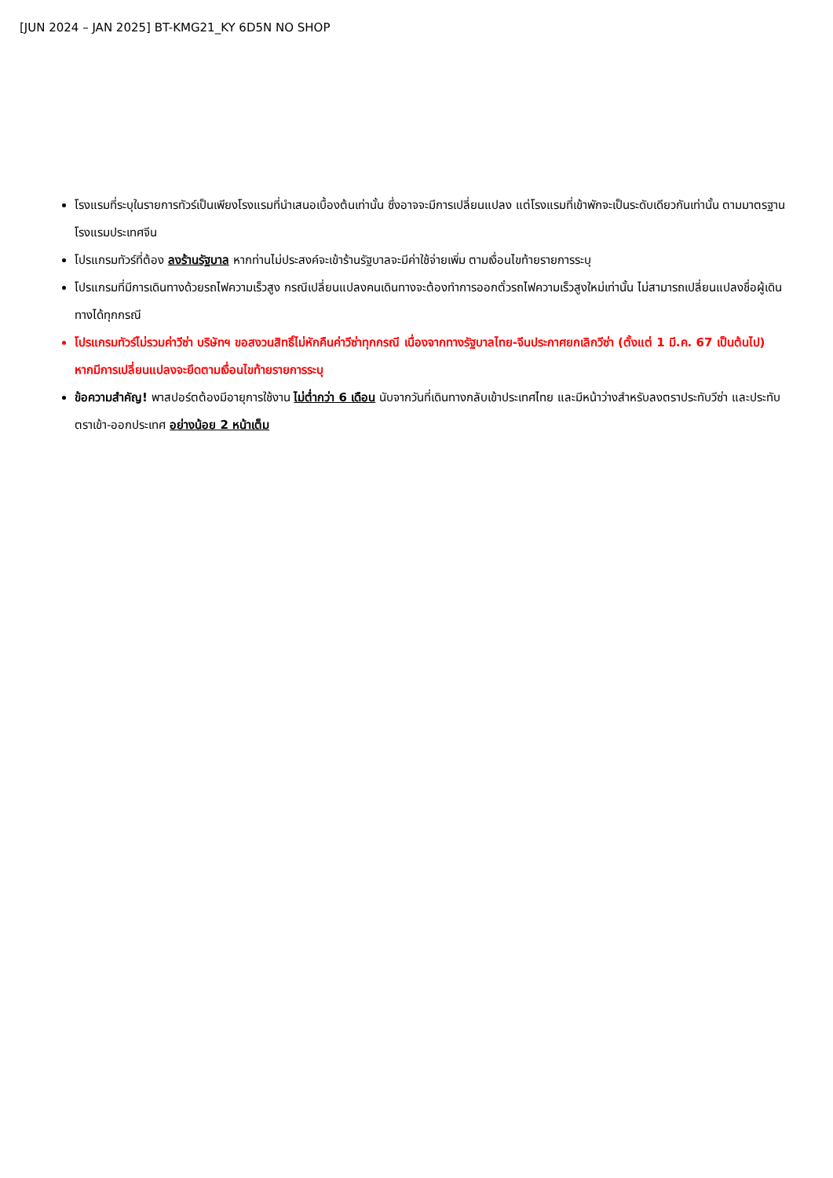[JUN 2024 – JAN 2025] BT-KMG21_KY 6D5N NO SHOP
โรงแรมที่ระบุในรายการทัวร์เป็นเพียงโรงแรมที่นำเสนอเบื้องต้นเท่านั้น ซึ่งอาจจะมีการเปลี่ยนแปลง แต่โรงแรมที่เข้าพักจะเป็นระดับเดียวกันเท่านั้น ตามมาตรฐานโรงแรมประเทศจีน
โปรแกรมทัวร์ที่ต้อง ลงร้านรัฐบาล หากท่านไม่ประสงค์จะเข้าร้านรัฐบาลจะมีค่าใช้จ่ายเพิ่ม ตามเงื่อนไขท้ายรายการระบุ
โปรแกรมที่มีการเดินทางด้วยรถไฟความเร็วสูง กรณีเปลี่ยนแปลงคนเดินทางจะต้องทำการออกตั๋วรถไฟความเร็วสูงใหม่เท่านั้น ไม่สามารถเปลี่ยนแปลงชื่อผู้เดินทางได้ทุกกรณี
โปรแกรมทัวร์ไม่รวมค่าวีซ่า บริษัทฯ ขอสงวนสิทธิ์ไม่หักคืนค่าวีซ่าทุกกรณี เนื่องจากทางรัฐบาลไทย-จีนประกาศยกเลิกวีซ่า (ตั้งแต่ 1 มี.ค. 67 เป็นต้นไป) หากมีการเปลี่ยนแปลงจะยึดตามเงื่อนไขท้ายรายการระบุ
ข้อความสำคัญ! พาสปอร์ตต้องมีอายุการใช้งาน ไม่ต่ำกว่า 6 เดือน นับจากวันที่เดินทางกลับเข้าประเทศไทย และมีหน้าว่างสำหรับลงตราประทับวีซ่า และประทับตราเข้า-ออกประเทศ อย่างน้อย 2 หน้าเต็ม